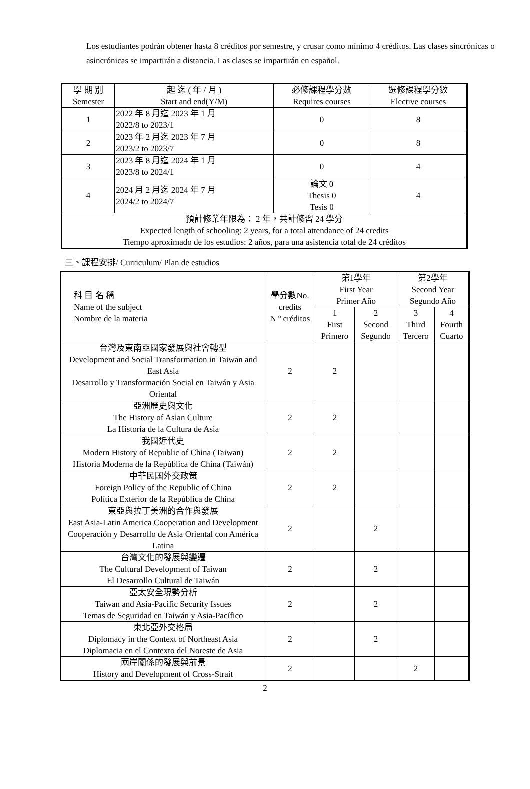Los estudiantes podrán obtener hasta 8 créditos por semestre, y crusar como mínimo 4 créditos. Las clases sincrónicas o asincrónicas se impartirán a distancia. Las clases se impartirán en español.
| 學 期 別 Semester | 起 迄 ( 年 / 月 ) Start and end(Y/M) | 必修課程學分數 Requires courses | 選修課程學分數 Elective courses |
| --- | --- | --- | --- |
| 1 | 2022 年 8 月迄 2023 年 1 月 2022/8 to 2023/1 | 0 | 8 |
| 2 | 2023 年 2 月迄 2023 年 7 月 2023/2 to 2023/7 | 0 | 8 |
| 3 | 2023 年 8 月迄 2024 年 1 月 2023/8 to 2024/1 | 0 | 4 |
| 4 | 2024 月 2 月迄 2024 年 7 月 2024/2 to 2024/7 | 論文 0 Thesis 0 Tesis 0 | 4 |
| 預計修業年限為： 2 年，共計修習 24 學分 Expected length of schooling: 2 years, for a total attendance of 24 credits Tiempo aproximado de los estudios: 2 años, para una asistencia total de 24 créditos | | | |
三、課程安排/ Curriculum/ Plan de estudios
| 科 目 名 稱 Name of the subject Nombre de la materia | 學分數No. credits N º créditos | 第1學年 First Year Primer Año | | 第2學年 Second Year Segundo Año | |
| --- | --- | --- | --- | --- | --- |
| | | 1 First Primero | 2 Second Segundo | 3 Third Tercero | 4 Fourth Cuarto |
| 台灣及東南亞國家發展與社會轉型 Development and Social Transformation in Taiwan and East Asia Desarrollo y Transformación Social en Taiwán y Asia Oriental | 2 | 2 | | | |
| 亞洲歷史與文化 The History of Asian Culture La Historia de la Cultura de Asia | 2 | 2 | | | |
| 我國近代史 Modern History of Republic of China (Taiwan) Historia Moderna de la República de China (Taiwán) | 2 | 2 | | | |
| 中華民國外交政策 Foreign Policy of the Republic of China Política Exterior de la República de China | 2 | 2 | | | |
| 東亞與拉丁美洲的合作與發展 East Asia-Latin America Cooperation and Development Cooperación y Desarrollo de Asia Oriental con América Latina | 2 | | 2 | | |
| 台灣文化的發展與變遷 The Cultural Development of Taiwan El Desarrollo Cultural de Taiwán | 2 | | 2 | | |
| 亞太安全現勢分析 Taiwan and Asia-Pacific Security Issues Temas de Seguridad en Taiwán y Asia-Pacífico | 2 | | 2 | | |
| 東北亞外交格局 Diplomacy in the Context of Northeast Asia Diplomacia en el Contexto del Noreste de Asia | 2 | | 2 | | |
| 兩岸關係的發展與前景 History and Development of Cross-Strait | 2 | | | 2 | |
2